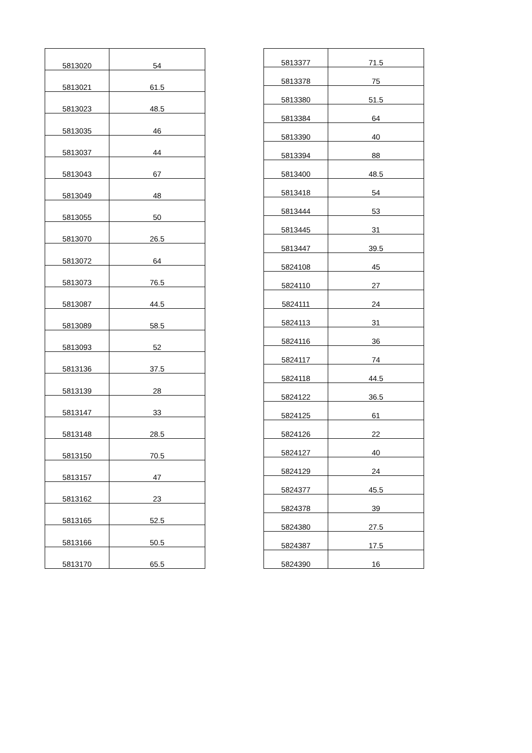| 5813020 | 54 |
| 5813021 | 61.5 |
| 5813023 | 48.5 |
| 5813035 | 46 |
| 5813037 | 44 |
| 5813043 | 67 |
| 5813049 | 48 |
| 5813055 | 50 |
| 5813070 | 26.5 |
| 5813072 | 64 |
| 5813073 | 76.5 |
| 5813087 | 44.5 |
| 5813089 | 58.5 |
| 5813093 | 52 |
| 5813136 | 37.5 |
| 5813139 | 28 |
| 5813147 | 33 |
| 5813148 | 28.5 |
| 5813150 | 70.5 |
| 5813157 | 47 |
| 5813162 | 23 |
| 5813165 | 52.5 |
| 5813166 | 50.5 |
| 5813170 | 65.5 |
| 5813377 | 71.5 |
| 5813378 | 75 |
| 5813380 | 51.5 |
| 5813384 | 64 |
| 5813390 | 40 |
| 5813394 | 88 |
| 5813400 | 48.5 |
| 5813418 | 54 |
| 5813444 | 53 |
| 5813445 | 31 |
| 5813447 | 39.5 |
| 5824108 | 45 |
| 5824110 | 27 |
| 5824111 | 24 |
| 5824113 | 31 |
| 5824116 | 36 |
| 5824117 | 74 |
| 5824118 | 44.5 |
| 5824122 | 36.5 |
| 5824125 | 61 |
| 5824126 | 22 |
| 5824127 | 40 |
| 5824129 | 24 |
| 5824377 | 45.5 |
| 5824378 | 39 |
| 5824380 | 27.5 |
| 5824387 | 17.5 |
| 5824390 | 16 |